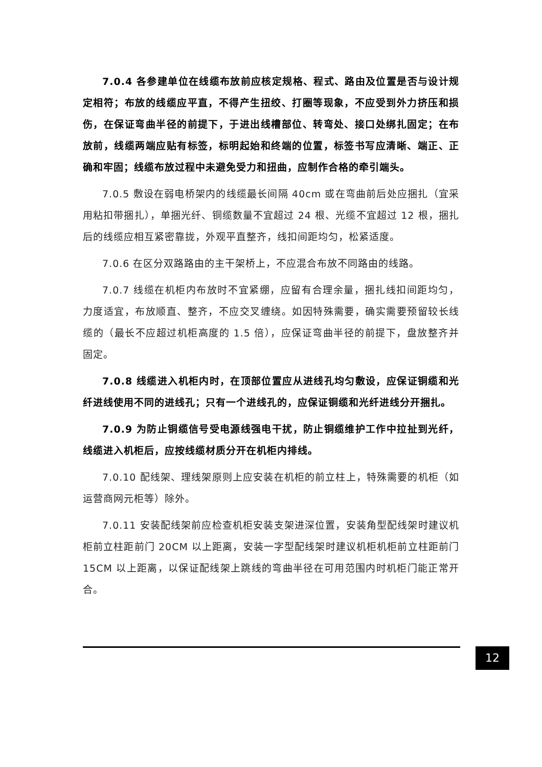7.0.4 各参建单位在线缆布放前应核定规格、程式、路由及位置是否与设计规定相符；布放的线缆应平直，不得产生扭绞、打圈等现象，不应受到外力挤压和损伤，在保证弯曲半径的前提下，于进出线槽部位、转弯处、接口处绑扎固定；在布放前，线缆两端应贴有标签，标明起始和终端的位置，标签书写应清晰、端正、正确和牢固；线缆布放过程中未避免受力和扭曲，应制作合格的牵引端头。
7.0.5 敷设在弱电桥架内的线缆最长间隔 40cm 或在弯曲前后处应捆扎（宜采用粘扣带捆扎），单捆光纤、铜缆数量不宜超过 24 根、光缆不宜超过 12 根，捆扎后的线缆应相互紧密靠拢，外观平直整齐，线扣间距均匀，松紧适度。
7.0.6 在区分双路路由的主干架桥上，不应混合布放不同路由的线路。
7.0.7 线缆在机柜内布放时不宜紧绷，应留有合理余量，捆扎线扣间距均匀，力度适宜，布放顺直、整齐，不应交叉缠绕。如因特殊需要，确实需要预留较长线缆的（最长不应超过机柜高度的 1.5 倍），应保证弯曲半径的前提下，盘放整齐并固定。
7.0.8 线缆进入机柜内时，在顶部位置应从进线孔均匀敷设，应保证铜缆和光纤进线使用不同的进线孔；只有一个进线孔的，应保证铜缆和光纤进线分开捆扎。
7.0.9 为防止铜缆信号受电源线强电干扰，防止铜缆维护工作中拉扯到光纤，线缆进入机柜后，应按线缆材质分开在机柜内排线。
7.0.10 配线架、理线架原则上应安装在机柜的前立柱上，特殊需要的机柜（如运营商网元柜等）除外。
7.0.11 安装配线架前应检查机柜安装支架进深位置，安装角型配线架时建议机柜前立柱距前门 20CM 以上距离，安装一字型配线架时建议机柜机柜前立柱距前门 15CM 以上距离，以保证配线架上跳线的弯曲半径在可用范围内时机柜门能正常开合。
12